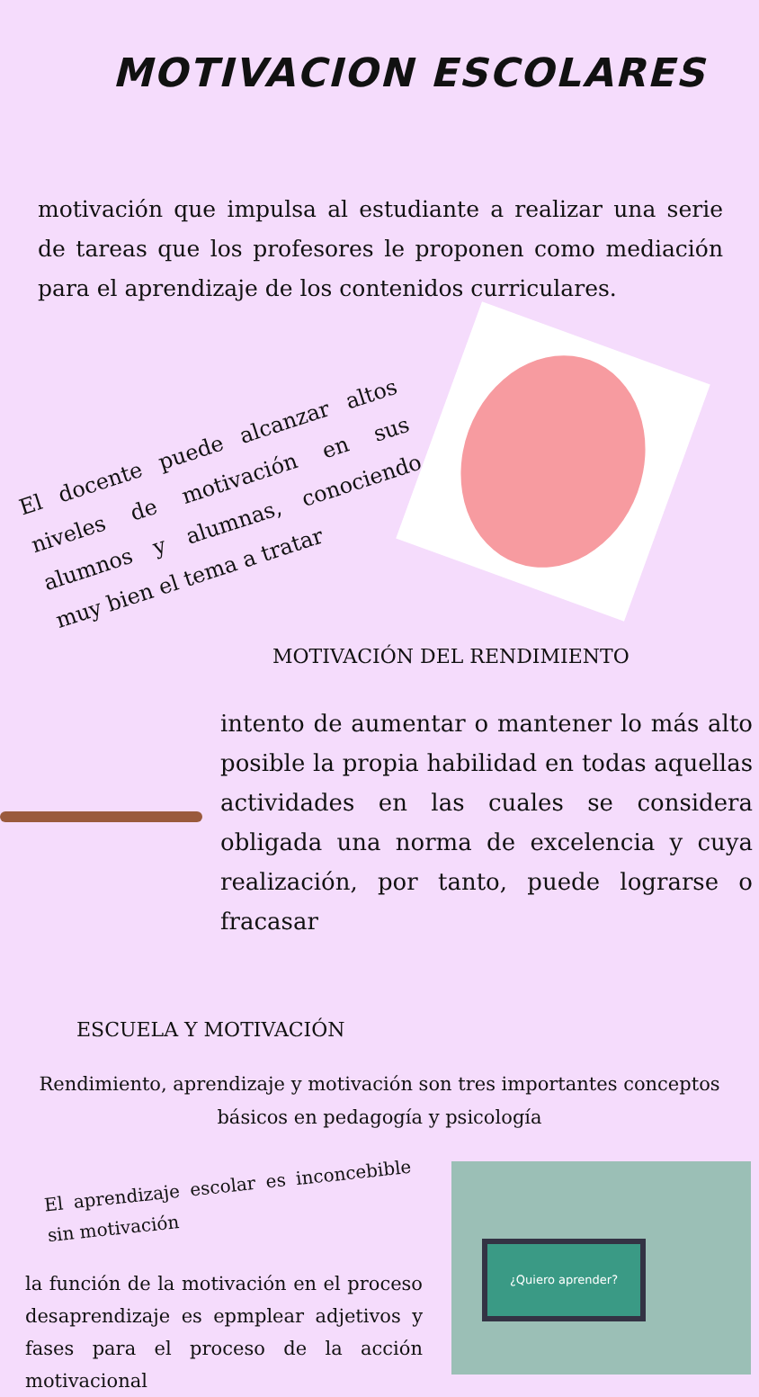MOTIVACION ESCOLARES
motivación que impulsa al estudiante a realizar una serie de tareas que los profesores le proponen como mediación para el aprendizaje de los contenidos curriculares.
El docente puede alcanzar altos niveles de motivación en sus alumnos y alumnas, conociendo muy bien el tema a tratar
MOTIVACIÓN DEL RENDIMIENTO
intento de aumentar o mantener lo más alto posible la propia habilidad en todas aquellas actividades en las cuales se considera obligada una norma de excelencia y cuya realización, por tanto, puede lograrse o fracasar
ESCUELA Y MOTIVACIÓN
Rendimiento, aprendizaje y motivación son tres importantes conceptos básicos en pedagogía y psicología
El aprendizaje escolar es inconcebible sin motivación
la función de la motivación en el proceso desaprendizaje es epmplear adjetivos y fases para el proceso de la acción motivacional
¿Quiero aprender?